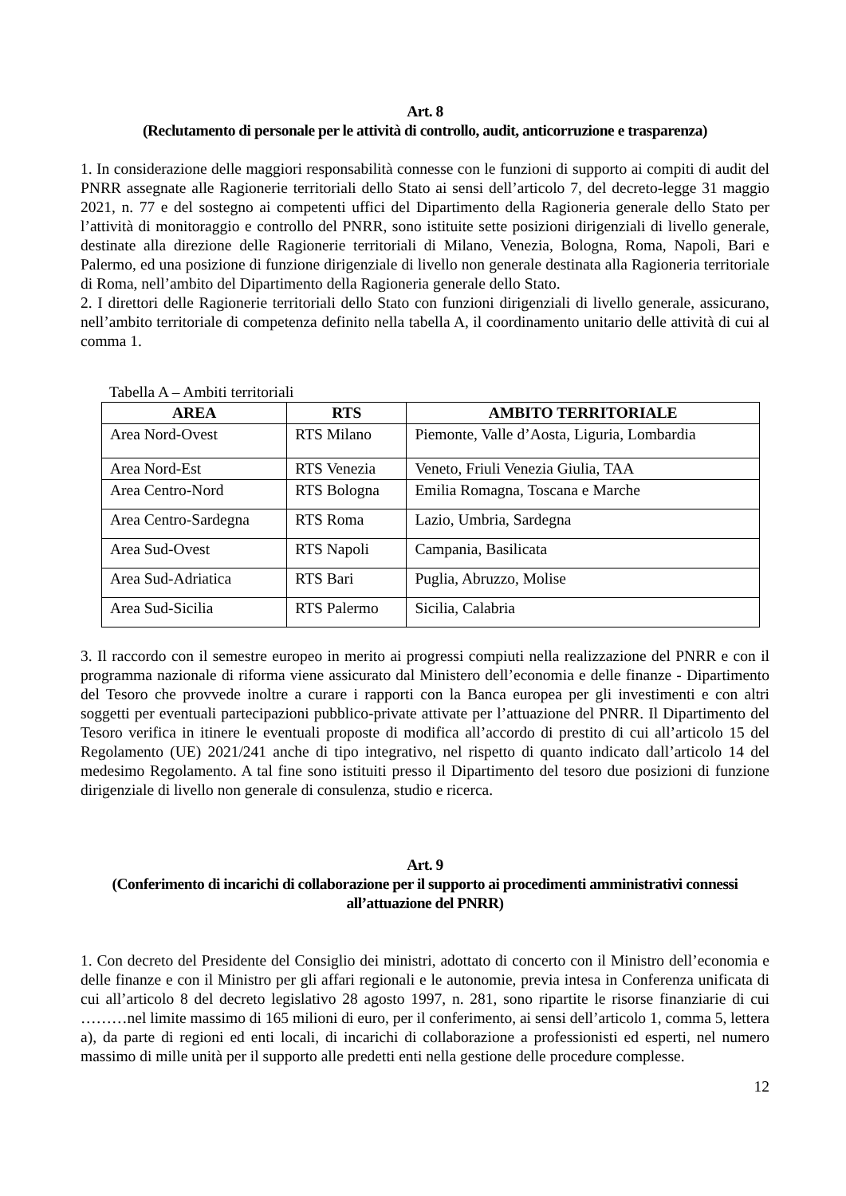Art. 8
(Reclutamento di personale per le attività di controllo, audit, anticorruzione e trasparenza)
1. In considerazione delle maggiori responsabilità connesse con le funzioni di supporto ai compiti di audit del PNRR assegnate alle Ragionerie territoriali dello Stato ai sensi dell’articolo 7, del decreto-legge 31 maggio 2021, n. 77 e del sostegno ai competenti uffici del Dipartimento della Ragioneria generale dello Stato per l’attività di monitoraggio e controllo del PNRR, sono istituite sette posizioni dirigenziali di livello generale, destinate alla direzione delle Ragionerie territoriali di Milano, Venezia, Bologna, Roma, Napoli, Bari e Palermo, ed una posizione di funzione dirigenziale di livello non generale destinata alla Ragioneria territoriale di Roma, nell’ambito del Dipartimento della Ragioneria generale dello Stato.
2. I direttori delle Ragionerie territoriali dello Stato con funzioni dirigenziali di livello generale, assicurano, nell’ambito territoriale di competenza definito nella tabella A, il coordinamento unitario delle attività di cui al comma 1.
Tabella A – Ambiti territoriali
| AREA | RTS | AMBITO TERRITORIALE |
| --- | --- | --- |
| Area Nord-Ovest | RTS Milano | Piemonte, Valle d’Aosta, Liguria, Lombardia |
| Area Nord-Est | RTS Venezia | Veneto, Friuli Venezia Giulia, TAA |
| Area Centro-Nord | RTS Bologna | Emilia Romagna, Toscana e Marche |
| Area Centro-Sardegna | RTS Roma | Lazio, Umbria, Sardegna |
| Area Sud-Ovest | RTS Napoli | Campania, Basilicata |
| Area Sud-Adriatica | RTS Bari | Puglia, Abruzzo, Molise |
| Area Sud-Sicilia | RTS Palermo | Sicilia, Calabria |
3. Il raccordo con il semestre europeo in merito ai progressi compiuti nella realizzazione del PNRR e con il programma nazionale di riforma viene assicurato dal Ministero dell’economia e delle finanze - Dipartimento del Tesoro che provvede inoltre a curare i rapporti con la Banca europea per gli investimenti e con altri soggetti per eventuali partecipazioni pubblico-private attivate per l’attuazione del PNRR. Il Dipartimento del Tesoro verifica in itinere le eventuali proposte di modifica all’accordo di prestito di cui all’articolo 15 del Regolamento (UE) 2021/241 anche di tipo integrativo, nel rispetto di quanto indicato dall’articolo 14 del medesimo Regolamento. A tal fine sono istituiti presso il Dipartimento del tesoro due posizioni di funzione dirigenziale di livello non generale di consulenza, studio e ricerca.
Art. 9
(Conferimento di incarichi di collaborazione per il supporto ai procedimenti amministrativi connessi all’attuazione del PNRR)
1. Con decreto del Presidente del Consiglio dei ministri, adottato di concerto con il Ministro dell’economia e delle finanze e con il Ministro per gli affari regionali e le autonomie, previa intesa in Conferenza unificata di cui all’articolo 8 del decreto legislativo 28 agosto 1997, n. 281, sono ripartite le risorse finanziarie di cui ………nel limite massimo di 165 milioni di euro, per il conferimento, ai sensi dell’articolo 1, comma 5, lettera a), da parte di regioni ed enti locali, di incarichi di collaborazione a professionisti ed esperti, nel numero massimo di mille unità per il supporto alle predetti enti nella gestione delle procedure complesse.
12